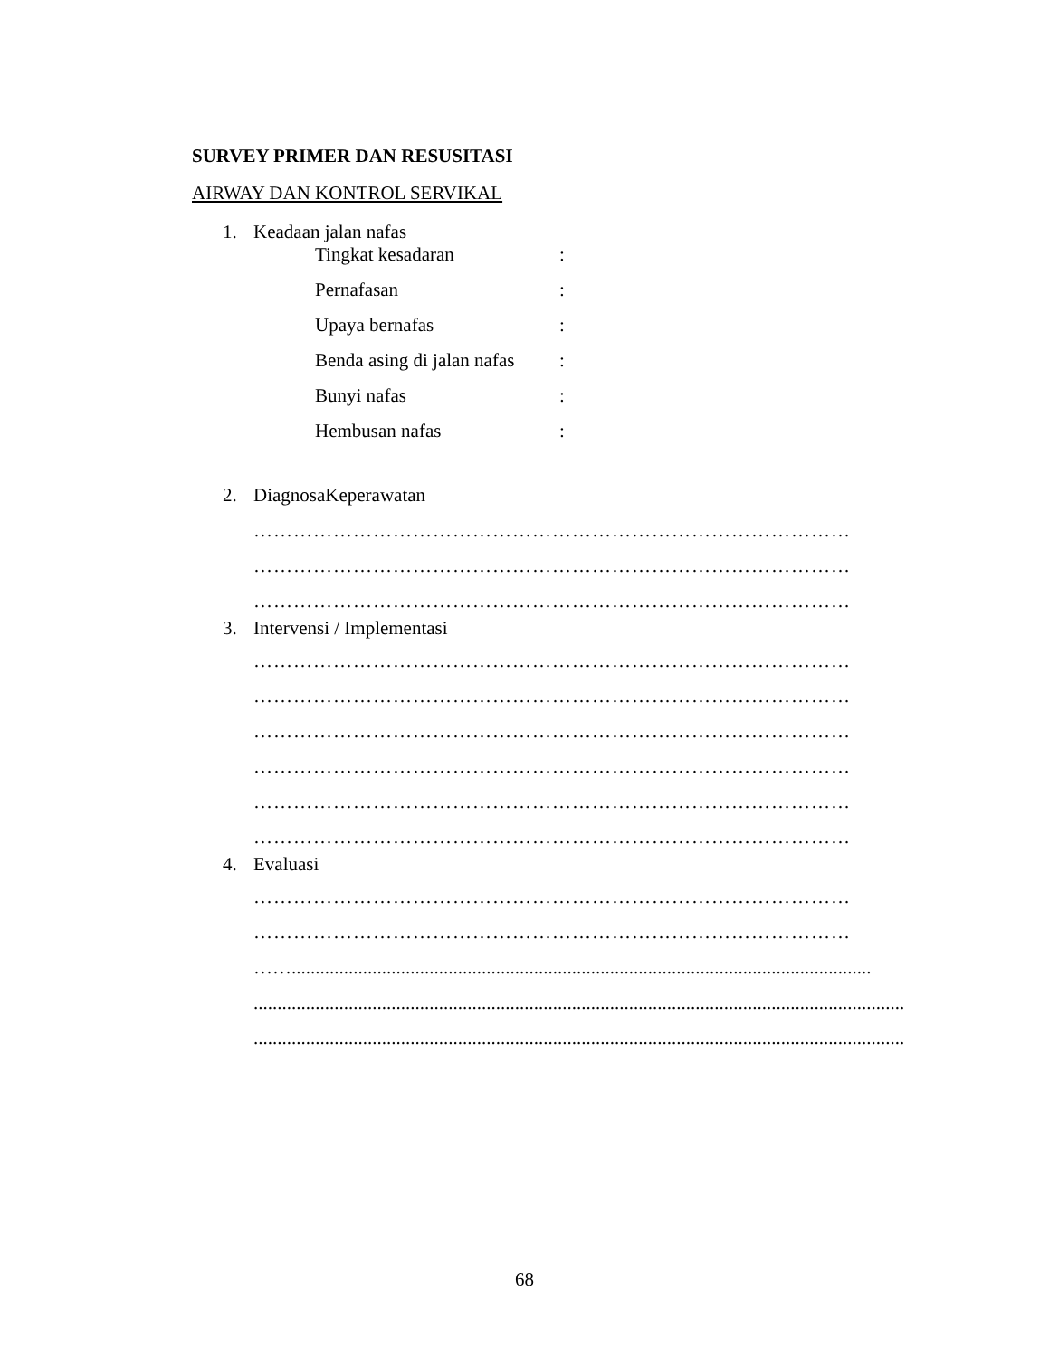SURVEY PRIMER DAN RESUSITASI
AIRWAY DAN KONTROL SERVIKAL
1. Keadaan jalan nafas
Tingkat kesadaran:
Pernafasan:
Upaya bernafas:
Benda asing di jalan nafas:
Bunyi nafas:
Hembusan nafas:
2. DiagnosaKeperawatan
………………………………………………………………………………
………………………………………………………………………………
………………………………………………………………………………
3. Intervensi / Implementasi
………………………………………………………………………………
………………………………………………………………………………
………………………………………………………………………………
………………………………………………………………………………
………………………………………………………………………………
………………………………………………………………………………
4. Evaluasi
………………………………………………………………………………
………………………………………………………………………………
……..........................................................................................................................
.........................................................................................................................................
.........................................................................................................................................
68